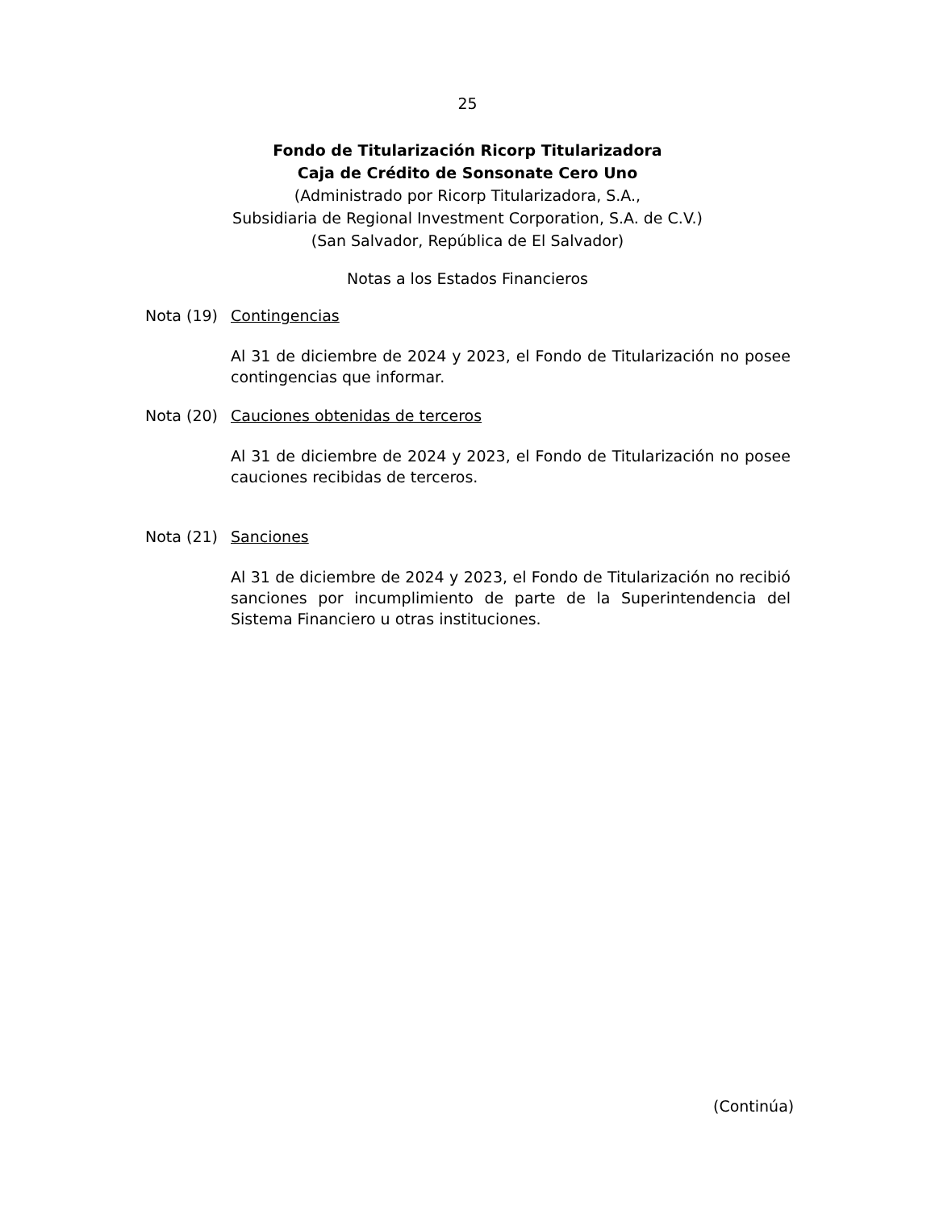25
Fondo de Titularización Ricorp Titularizadora
Caja de Crédito de Sonsonate Cero Uno
(Administrado por Ricorp Titularizadora, S.A.,
Subsidiaria de Regional Investment Corporation, S.A. de C.V.)
(San Salvador, República de El Salvador)
Notas a los Estados Financieros
Nota (19) Contingencias
Al 31 de diciembre de 2024 y 2023, el Fondo de Titularización no posee contingencias que informar.
Nota (20) Cauciones obtenidas de terceros
Al 31 de diciembre de 2024 y 2023, el Fondo de Titularización no posee cauciones recibidas de terceros.
Nota (21) Sanciones
Al 31 de diciembre de 2024 y 2023, el Fondo de Titularización no recibió sanciones por incumplimiento de parte de la Superintendencia del Sistema Financiero u otras instituciones.
(Continúa)